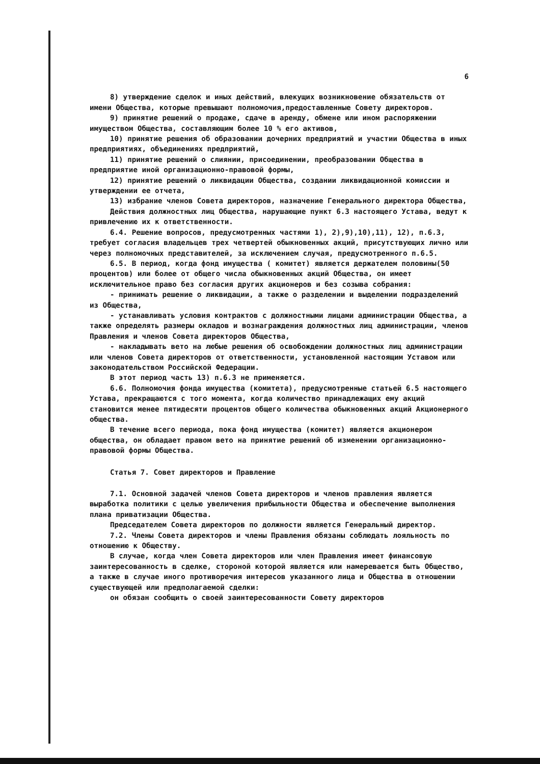6
8) утверждение сделок и иных действий, влекущих возникновение обязательств от имени Общества, которые превышают полномочия,предоставленные Совету директоров.
9) принятие решений о продаже, сдаче в аренду, обмене или ином распоряжении имуществом Общества, составляющим более 10 % его активов,
10) принятие решения об образовании дочерних предприятий и участии Общества в иных предприятиях, объединениях предприятий,
11) принятие решений о слиянии, присоединении, преобразовании Общества в предприятие иной организационно-правовой формы,
12) принятие решений о ликвидации Общества, создании ликвидационной комиссии и утверждении ее отчета,
13) избрание членов Совета директоров, назначение Генерального директора Общества,
Действия должностных лиц Общества, нарушающие пункт 6.3 настоящего Устава, ведут к привлечению их к ответственности.
6.4. Решение вопросов, предусмотренных частями 1), 2),9),10),11), 12), п.6.3, требует согласия владельцев трех четвертей обыкновенных акций, присутствующих лично или через полномочных представителей, за исключением случая, предусмотренного п.6.5.
6.5. В период, когда фонд имущества ( комитет) является держателем половины(50 процентов) или более от общего числа обыкновенных акций Общества, он имеет исключительное право без согласия других акционеров и без созыва собрания:
- принимать решение о ликвидации, а также о разделении и выделении подразделений из Общества,
- устанавливать условия контрактов с должностными лицами администрации Общества, а также определять размеры окладов и вознаграждения должностных лиц администрации, членов Правления и членов Совета директоров Общества,
- накладывать вето на любые решения об освобождении должностных лиц администрации или членов Совета директоров от ответственности, установленной настоящим Уставом или законодательством Российской Федерации.
В этот период часть 13) п.6.3 не применяется.
6.6. Полномочия фонда имущества (комитета), предусмотренные статьей 6.5 настоящего Устава, прекращаются с того момента, когда количество принадлежащих ему акций становится менее пятидесяти процентов общего количества обыкновенных акций Акционерного общества.
В течение всего периода, пока фонд имущества (комитет) является акционером общества, он обладает правом вето на принятие решений об изменении организационно-правовой формы Общества.
Статья 7. Совет директоров и Правление
7.1. Основной задачей членов Совета директоров и членов правления является выработка политики с целью увеличения прибыльности Общества и обеспечение выполнения плана приватизации Общества.
Председателем Совета директоров по должности является Генеральный директор.
7.2. Члены Совета директоров и члены Правления обязаны соблюдать лояльность по отношению к Обществу.
В случае, когда член Совета директоров или член Правления имеет финансовую заинтересованность в сделке, стороной которой является или намеревается быть Общество, а также в случае иного противоречия интересов указанного лица и Общества в отношении существующей или предполагаемой сделки:
он обязан сообщить о своей заинтересованности Совету директоров